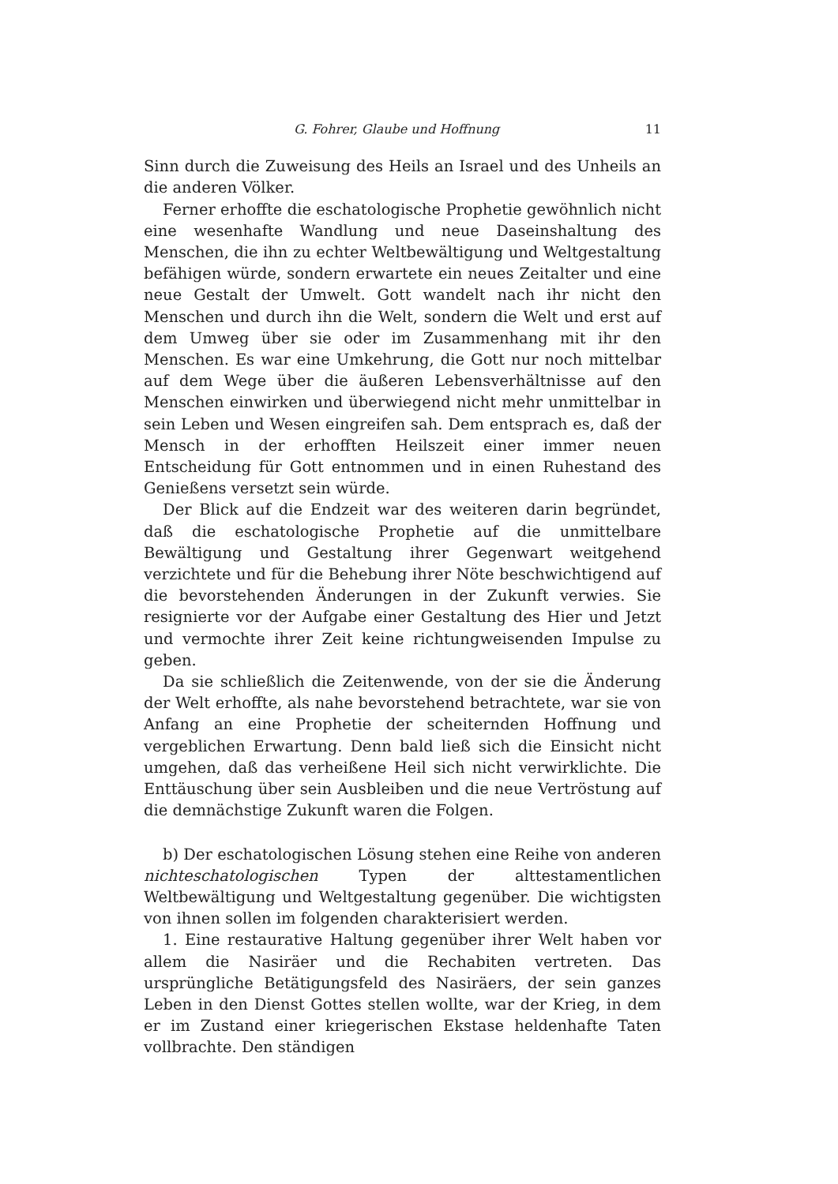G. Fohrer, Glaube und Hoffnung 11
Sinn durch die Zuweisung des Heils an Israel und des Unheils an die anderen Völker.
Ferner erhoffte die eschatologische Prophetie gewöhnlich nicht eine wesenhafte Wandlung und neue Daseinshaltung des Menschen, die ihn zu echter Weltbewältigung und Weltgestaltung befähigen würde, sondern erwartete ein neues Zeitalter und eine neue Gestalt der Umwelt. Gott wandelt nach ihr nicht den Menschen und durch ihn die Welt, sondern die Welt und erst auf dem Umweg über sie oder im Zusammenhang mit ihr den Menschen. Es war eine Umkehrung, die Gott nur noch mittelbar auf dem Wege über die äußeren Lebensverhältnisse auf den Menschen einwirken und überwiegend nicht mehr unmittelbar in sein Leben und Wesen eingreifen sah. Dem entsprach es, daß der Mensch in der erhofften Heilszeit einer immer neuen Entscheidung für Gott entnommen und in einen Ruhestand des Genießens versetzt sein würde.
Der Blick auf die Endzeit war des weiteren darin begründet, daß die eschatologische Prophetie auf die unmittelbare Bewältigung und Gestaltung ihrer Gegenwart weitgehend verzichtete und für die Behebung ihrer Nöte beschwichtigend auf die bevorstehenden Änderungen in der Zukunft verwies. Sie resignierte vor der Aufgabe einer Gestaltung des Hier und Jetzt und vermochte ihrer Zeit keine richtungweisenden Impulse zu geben.
Da sie schließlich die Zeitenwende, von der sie die Änderung der Welt erhoffte, als nahe bevorstehend betrachtete, war sie von Anfang an eine Prophetie der scheiternden Hoffnung und vergeblichen Erwartung. Denn bald ließ sich die Einsicht nicht umgehen, daß das verheißene Heil sich nicht verwirklichte. Die Enttäuschung über sein Ausbleiben und die neue Vertröstung auf die demnächstige Zukunft waren die Folgen.
b) Der eschatologischen Lösung stehen eine Reihe von anderen nichteschatologischen Typen der alttestamentlichen Weltbewältigung und Weltgestaltung gegenüber. Die wichtigsten von ihnen sollen im folgenden charakterisiert werden.
1. Eine restaurative Haltung gegenüber ihrer Welt haben vor allem die Nasiräer und die Rechabiten vertreten. Das ursprüngliche Betätigungsfeld des Nasiräers, der sein ganzes Leben in den Dienst Gottes stellen wollte, war der Krieg, in dem er im Zustand einer kriegerischen Ekstase heldenhafte Taten vollbrachte. Den ständigen